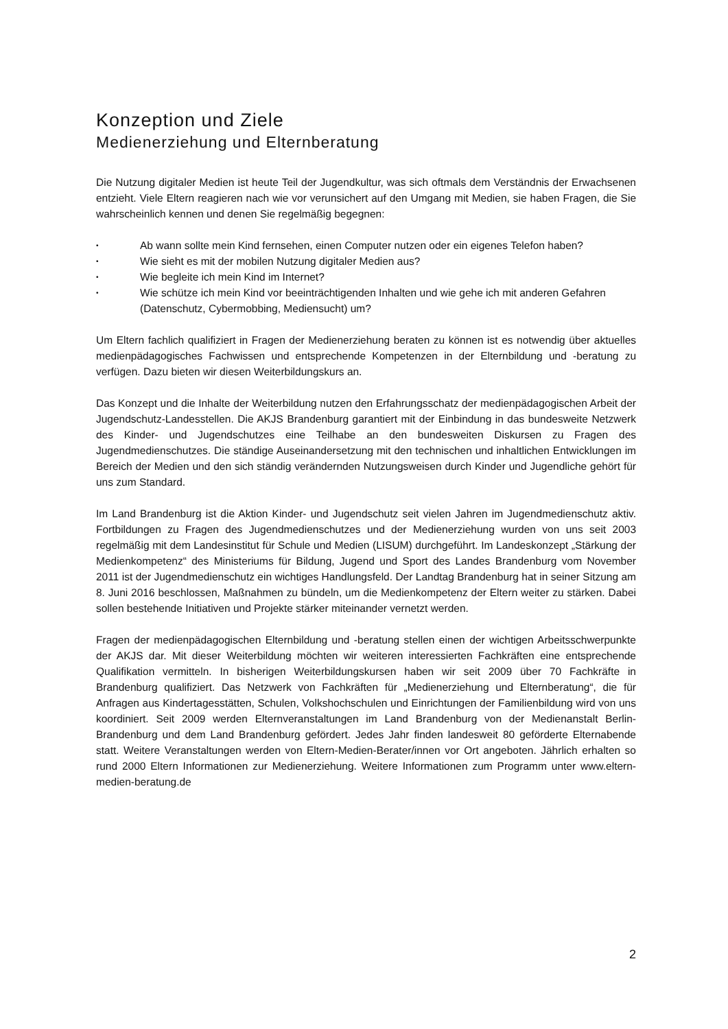Konzeption und Ziele
Medienerziehung und Elternberatung
Die Nutzung digitaler Medien ist heute Teil der Jugendkultur, was sich oftmals dem Verständnis der Erwachsenen entzieht. Viele Eltern reagieren nach wie vor verunsichert auf den Umgang mit Medien, sie haben Fragen, die Sie wahrscheinlich kennen und denen Sie regelmäßig begegnen:
• Ab wann sollte mein Kind fernsehen, einen Computer nutzen oder ein eigenes Telefon haben?
• Wie sieht es mit der mobilen Nutzung digitaler Medien aus?
• Wie begleite ich mein Kind im Internet?
• Wie schütze ich mein Kind vor beeinträchtigenden Inhalten und wie gehe ich mit anderen Gefahren (Datenschutz, Cybermobbing, Mediensucht) um?
Um Eltern fachlich qualifiziert in Fragen der Medienerziehung beraten zu können ist es notwendig über aktuelles medienpädagogisches Fachwissen und entsprechende Kompetenzen in der Elternbildung und -beratung zu verfügen. Dazu bieten wir diesen Weiterbildungskurs an.
Das Konzept und die Inhalte der Weiterbildung nutzen den Erfahrungsschatz der medienpädagogischen Arbeit der Jugendschutz-Landesstellen. Die AKJS Brandenburg garantiert mit der Einbindung in das bundesweite Netzwerk des Kinder- und Jugendschutzes eine Teilhabe an den bundesweiten Diskursen zu Fragen des Jugendmedienschutzes. Die ständige Auseinandersetzung mit den technischen und inhaltlichen Entwicklungen im Bereich der Medien und den sich ständig verändernden Nutzungsweisen durch Kinder und Jugendliche gehört für uns zum Standard.
Im Land Brandenburg ist die Aktion Kinder- und Jugendschutz seit vielen Jahren im Jugendmedienschutz aktiv. Fortbildungen zu Fragen des Jugendmedienschutzes und der Medienerziehung wurden von uns seit 2003 regelmäßig mit dem Landesinstitut für Schule und Medien (LISUM) durchgeführt. Im Landeskonzept „Stärkung der Medienkompetenz“ des Ministeriums für Bildung, Jugend und Sport des Landes Brandenburg vom November 2011 ist der Jugendmedienschutz ein wichtiges Handlungsfeld. Der Landtag Brandenburg hat in seiner Sitzung am 8. Juni 2016 beschlossen, Maßnahmen zu bündeln, um die Medienkompetenz der Eltern weiter zu stärken. Dabei sollen bestehende Initiativen und Projekte stärker miteinander vernetzt werden.
Fragen der medienpädagogischen Elternbildung und -beratung stellen einen der wichtigen Arbeitsschwerpunkte der AKJS dar. Mit dieser Weiterbildung möchten wir weiteren interessierten Fachkräften eine entsprechende Qualifikation vermitteln. In bisherigen Weiterbildungskursen haben wir seit 2009 über 70 Fachkräfte in Brandenburg qualifiziert. Das Netzwerk von Fachkräften für „Medienerziehung und Elternberatung“, die für Anfragen aus Kindertagesstätten, Schulen, Volkshochschulen und Einrichtungen der Familienbildung wird von uns koordiniert. Seit 2009 werden Elternveranstaltungen im Land Brandenburg von der Medienanstalt Berlin-Brandenburg und dem Land Brandenburg gefördert. Jedes Jahr finden landesweit 80 geförderte Elternabende statt. Weitere Veranstaltungen werden von Eltern-Medien-Berater/innen vor Ort angeboten. Jährlich erhalten so rund 2000 Eltern Informationen zur Medienerziehung. Weitere Informationen zum Programm unter www.eltern-medien-beratung.de
2